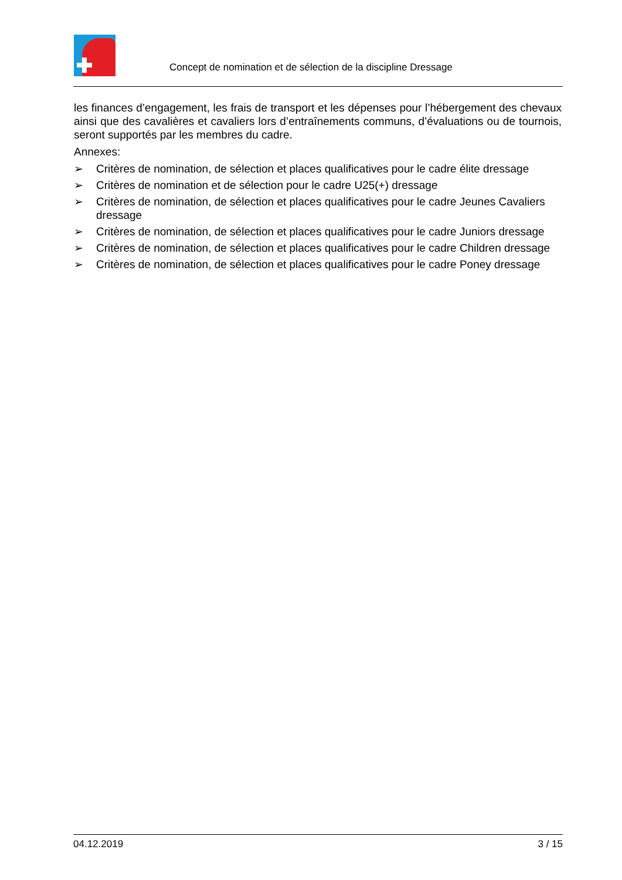Concept de nomination et de sélection de la discipline Dressage
les finances d’engagement, les frais de transport et les dépenses pour l’hébergement des chevaux ainsi que des cavalières et cavaliers lors d’entraînements communs, d’évaluations ou de tournois, seront supportés par les membres du cadre.
Annexes:
➢ Critères de nomination, de sélection et places qualificatives pour le cadre élite dressage
➢ Critères de nomination et de sélection pour le cadre U25(+) dressage
➢ Critères de nomination, de sélection et places qualificatives pour le cadre Jeunes Cavaliers dressage
➢ Critères de nomination, de sélection et places qualificatives pour le cadre Juniors dressage
➢ Critères de nomination, de sélection et places qualificatives pour le cadre Children dressage
➢ Critères de nomination, de sélection et places qualificatives pour le cadre Poney dressage
04.12.2019 3 / 15